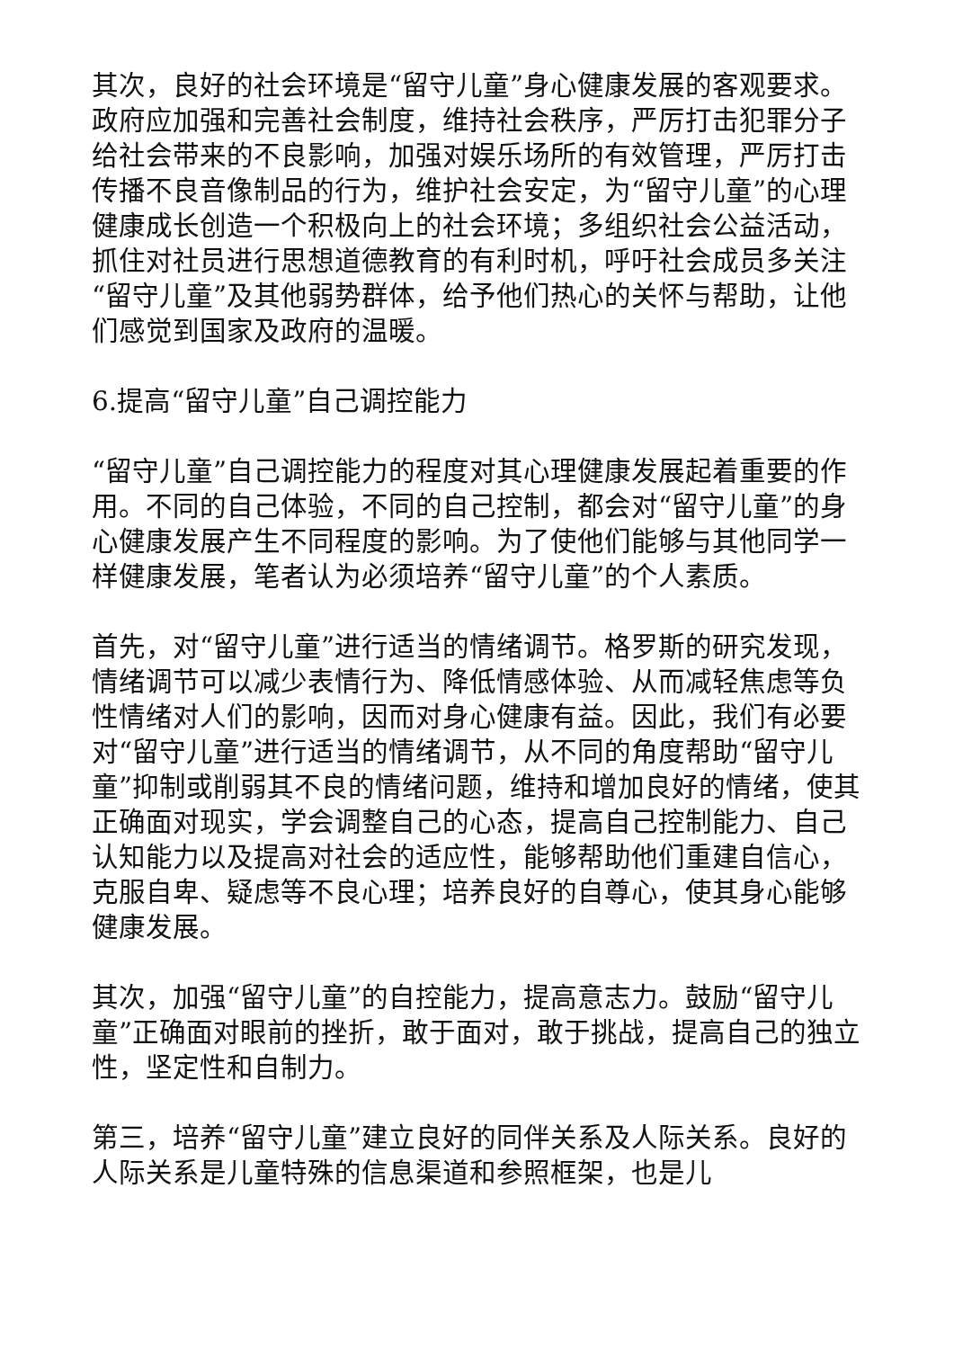其次，良好的社会环境是“留守儿童”身心健康发展的客观要求。政府应加强和完善社会制度，维持社会秩序，严厉打击犯罪分子给社会带来的不良影响，加强对娱乐场所的有效管理，严厉打击传播不良音像制品的行为，维护社会安定，为“留守儿童”的心理健康成长创造一个积极向上的社会环境；多组织社会公益活动，抓住对社员进行思想道德教育的有利时机，呼吁社会成员多关注“留守儿童”及其他弱势群体，给予他们热心的关怀与帮助，让他们感觉到国家及政府的温暖。
6.提高“留守儿童”自己调控能力
“留守儿童”自己调控能力的程度对其心理健康发展起着重要的作用。不同的自己体验，不同的自己控制，都会对“留守儿童”的身心健康发展产生不同程度的影响。为了使他们能够与其他同学一样健康发展，笔者认为必须培养“留守儿童”的个人素质。
首先，对“留守儿童”进行适当的情绪调节。格罗斯的研究发现，情绪调节可以减少表情行为、降低情感体验、从而减轻焦虑等负性情绪对人们的影响，因而对身心健康有益。因此，我们有必要对“留守儿童”进行适当的情绪调节，从不同的角度帮助“留守儿童”抑制或削弱其不良的情绪问题，维持和增加良好的情绪，使其正确面对现实，学会调整自己的心态，提高自己控制能力、自己认知能力以及提高对社会的适应性，能够帮助他们重建自信心，克服自卑、疑虑等不良心理；培养良好的自尊心，使其身心能够健康发展。
其次，加强“留守儿童”的自控能力，提高意志力。鼓励“留守儿童”正确面对眼前的挫折，敢于面对，敢于挑战，提高自己的独立性，坚定性和自制力。
第三，培养“留守儿童”建立良好的同伴关系及人际关系。良好的人际关系是儿童特殊的信息渠道和参照框架，也是儿